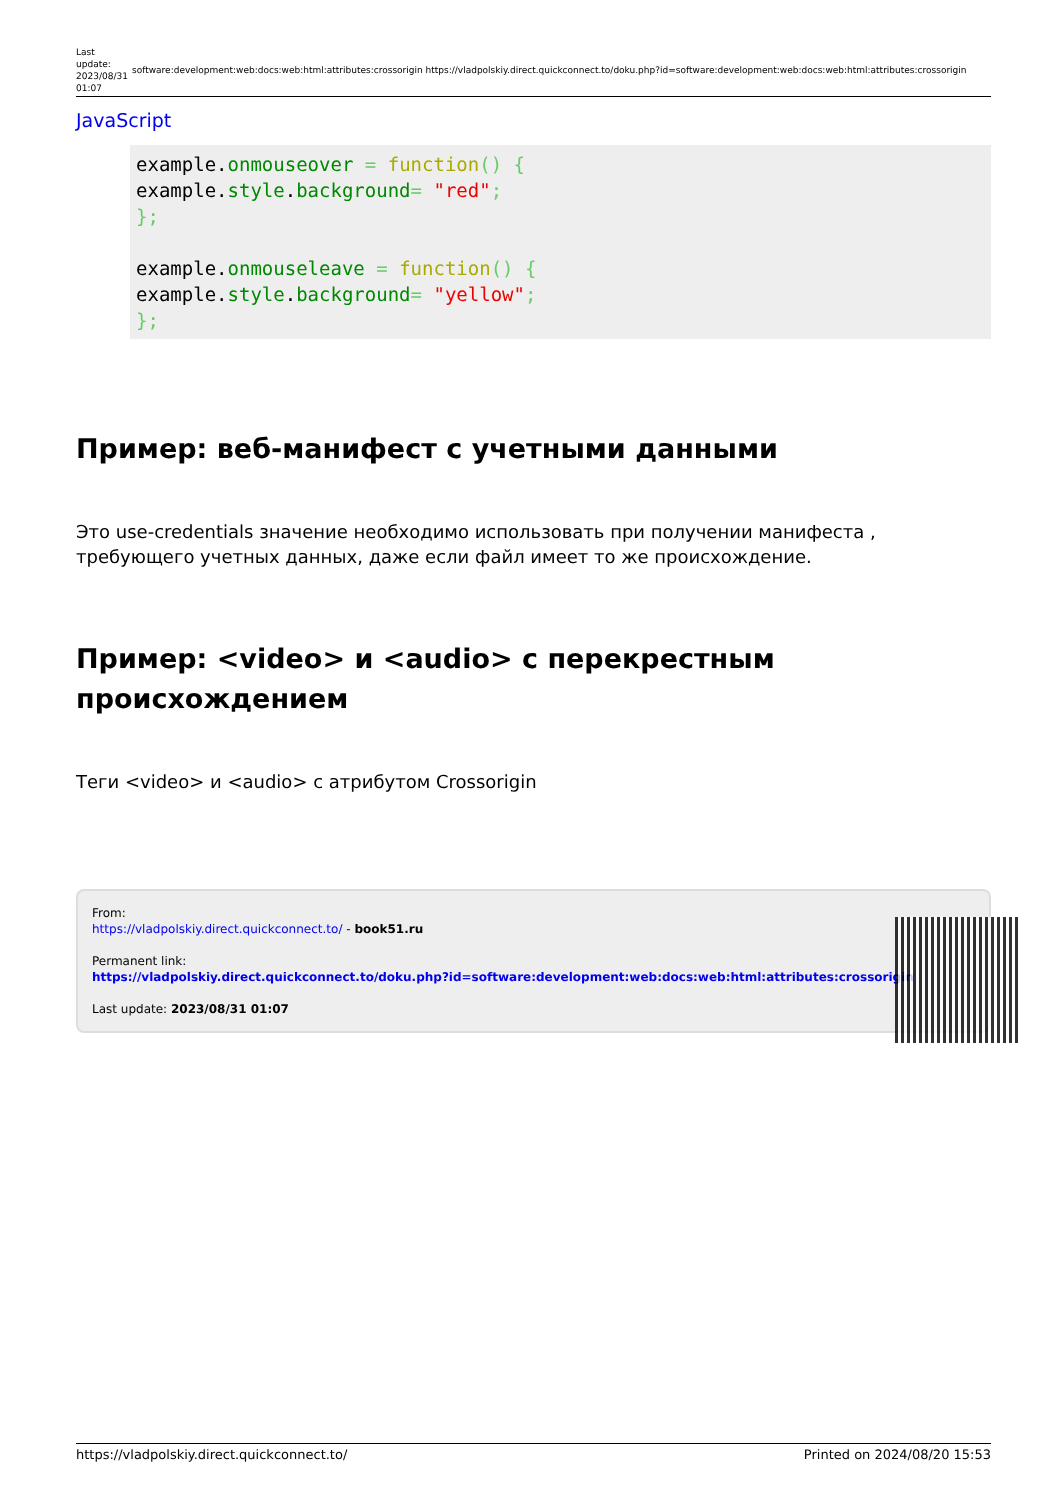Last update: 2023/08/31 01:07
software:development:web:docs:web:html:attributes:crossorigin https://vladpolskiy.direct.quickconnect.to/doku.php?id=software:development:web:docs:web:html:attributes:crossorigin
JavaScript
example.onmouseover = function() {
example.style.background= "red";
};

example.onmouseleave = function() {
example.style.background= "yellow";
};
Пример: веб-манифест с учетными данными
Это use-credentials значение необходимо использовать при получении манифеста , требующего учетных данных, даже если файл имеет то же происхождение.
Пример: <video> и <audio> с перекрестным происхождением
Теги <video> и <audio> с атрибутом Crossorigin
From:
https://vladpolskiy.direct.quickconnect.to/ - book51.ru
Permanent link:
https://vladpolskiy.direct.quickconnect.to/doku.php?id=software:development:web:docs:web:html:attributes:crossorigin
Last update: 2023/08/31 01:07
https://vladpolskiy.direct.quickconnect.to/ Printed on 2024/08/20 15:53